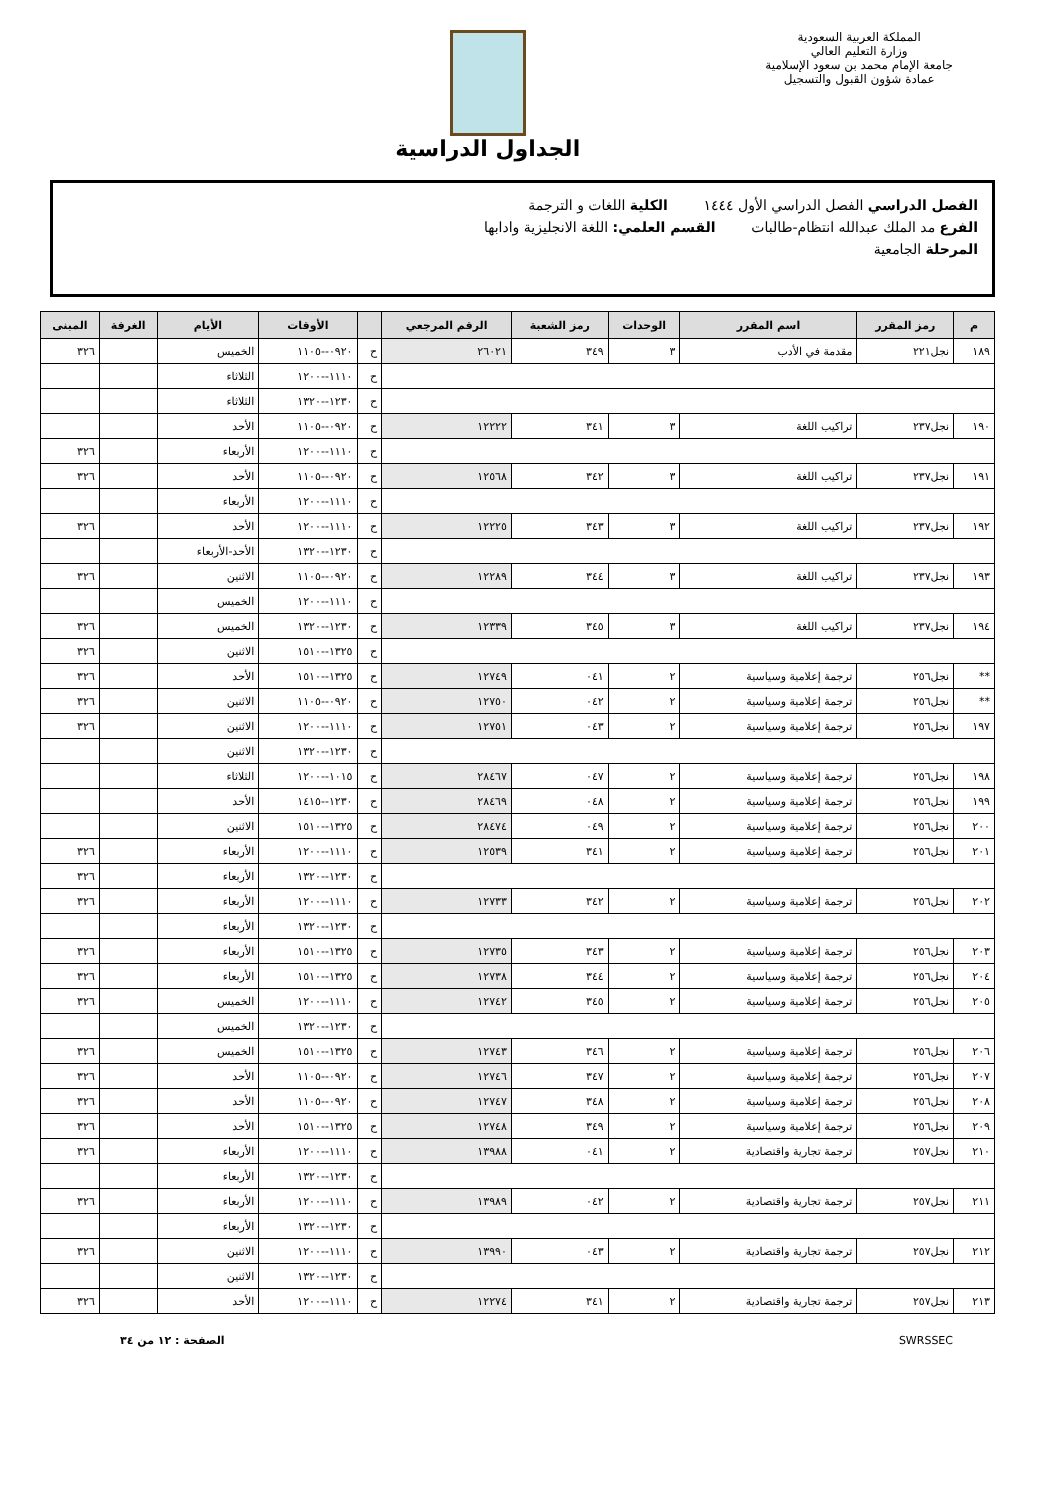المملكة العربية السعودية
وزارة التعليم العالي
جامعة الإمام محمد بن سعود الإسلامية
عمادة شؤون القبول والتسجيل
الجداول الدراسية
الفصل الدراسي الفصل الدراسي الأول ١٤٤٤ الكلية اللغات و الترجمة
الفرع مد الملك عبدالله انتظام-طالبات القسم العلمي: اللغة الانجليزية وادابها
المرحلة الجامعية
| م | رمز المقرر | اسم المقرر | الوحدات | رمز الشعبة | الرقم المرجعي | | الأوقات | الأيام | الغرفة | المبنى |
| --- | --- | --- | --- | --- | --- | --- | --- | --- | --- | --- |
| ١٨٩ | نجل٢٢١ | مقدمة في الأدب | ٣ | ٣٤٩ | ٢٦٠٢١ | ح | ٠٩٢٠--١١٠٥ | الخميس | | ٣٢٦ |
| | | | | | | ح | ١١١٠--١٢٠٠ | الثلاثاء | | |
| | | | | | | ح | ١٢٣٠--١٣٢٠ | الثلاثاء | | |
| ١٩٠ | نجل٢٣٧ | تراكيب اللغة | ٣ | ٣٤١ | ١٢٢٢٢ | ح | ٠٩٢٠--١١٠٥ | الأحد | | |
| | | | | | | ح | ١١١٠--١٢٠٠ | الأربعاء | | ٣٢٦ |
| ١٩١ | نجل٢٣٧ | تراكيب اللغة | ٣ | ٣٤٢ | ١٢٥٦٨ | ح | ٠٩٢٠--١١٠٥ | الأحد | | ٣٢٦ |
| | | | | | | ح | ١١١٠--١٢٠٠ | الأربعاء | | |
| ١٩٢ | نجل٢٣٧ | تراكيب اللغة | ٣ | ٣٤٣ | ١٢٢٢٥ | ح | ١١١٠--١٢٠٠ | الأحد | | ٣٢٦ |
| | | | | | | ح | ١٢٣٠--١٣٢٠ | الأحد-الأربعاء | | |
| ١٩٣ | نجل٢٣٧ | تراكيب اللغة | ٣ | ٣٤٤ | ١٢٢٨٩ | ح | ٠٩٢٠--١١٠٥ | الاثنين | | ٣٢٦ |
| | | | | | | ح | ١١١٠--١٢٠٠ | الخميس | | |
| ١٩٤ | نجل٢٣٧ | تراكيب اللغة | ٣ | ٣٤٥ | ١٢٣٣٩ | ح | ١٢٣٠--١٣٢٠ | الخميس | | ٣٢٦ |
| | | | | | | ح | ١٣٢٥--١٥١٠ | الاثنين | | ٣٢٦ |
| ** | نجل٢٥٦ | ترجمة إعلامية وسياسية | ٢ | ٠٤١ | ١٢٧٤٩ | ح | ١٣٢٥--١٥١٠ | الأحد | | ٣٢٦ |
| ** | نجل٢٥٦ | ترجمة إعلامية وسياسية | ٢ | ٠٤٢ | ١٢٧٥٠ | ح | ٠٩٢٠--١١٠٥ | الاثنين | | ٣٢٦ |
| ١٩٧ | نجل٢٥٦ | ترجمة إعلامية وسياسية | ٢ | ٠٤٣ | ١٢٧٥١ | ح | ١١١٠--١٢٠٠ | الاثنين | | ٣٢٦ |
| | | | | | | ح | ١٢٣٠--١٣٢٠ | الاثنين | | |
| ١٩٨ | نجل٢٥٦ | ترجمة إعلامية وسياسية | ٢ | ٠٤٧ | ٢٨٤٦٧ | ح | ١٠١٥--١٢٠٠ | الثلاثاء | | |
| ١٩٩ | نجل٢٥٦ | ترجمة إعلامية وسياسية | ٢ | ٠٤٨ | ٢٨٤٦٩ | ح | ١٢٣٠--١٤١٥ | الأحد | | |
| ٢٠٠ | نجل٢٥٦ | ترجمة إعلامية وسياسية | ٢ | ٠٤٩ | ٢٨٤٧٤ | ح | ١٣٢٥--١٥١٠ | الاثنين | | |
| ٢٠١ | نجل٢٥٦ | ترجمة إعلامية وسياسية | ٢ | ٣٤١ | ١٢٥٣٩ | ح | ١١١٠--١٢٠٠ | الأربعاء | | ٣٢٦ |
| | | | | | | ح | ١٢٣٠--١٣٢٠ | الأربعاء | | ٣٢٦ |
| ٢٠٢ | نجل٢٥٦ | ترجمة إعلامية وسياسية | ٢ | ٣٤٢ | ١٢٧٣٣ | ح | ١١١٠--١٢٠٠ | الأربعاء | | ٣٢٦ |
| | | | | | | ح | ١٢٣٠--١٣٢٠ | الأربعاء | | |
| ٢٠٣ | نجل٢٥٦ | ترجمة إعلامية وسياسية | ٢ | ٣٤٣ | ١٢٧٣٥ | ح | ١٣٢٥--١٥١٠ | الأربعاء | | ٣٢٦ |
| ٢٠٤ | نجل٢٥٦ | ترجمة إعلامية وسياسية | ٢ | ٣٤٤ | ١٢٧٣٨ | ح | ١٣٢٥--١٥١٠ | الأربعاء | | ٣٢٦ |
| ٢٠٥ | نجل٢٥٦ | ترجمة إعلامية وسياسية | ٢ | ٣٤٥ | ١٢٧٤٢ | ح | ١١١٠--١٢٠٠ | الخميس | | ٣٢٦ |
| | | | | | | ح | ١٢٣٠--١٣٢٠ | الخميس | | |
| ٢٠٦ | نجل٢٥٦ | ترجمة إعلامية وسياسية | ٢ | ٣٤٦ | ١٢٧٤٣ | ح | ١٣٢٥--١٥١٠ | الخميس | | ٣٢٦ |
| ٢٠٧ | نجل٢٥٦ | ترجمة إعلامية وسياسية | ٢ | ٣٤٧ | ١٢٧٤٦ | ح | ٠٩٢٠--١١٠٥ | الأحد | | ٣٢٦ |
| ٢٠٨ | نجل٢٥٦ | ترجمة إعلامية وسياسية | ٢ | ٣٤٨ | ١٢٧٤٧ | ح | ٠٩٢٠--١١٠٥ | الأحد | | ٣٢٦ |
| ٢٠٩ | نجل٢٥٦ | ترجمة إعلامية وسياسية | ٢ | ٣٤٩ | ١٢٧٤٨ | ح | ١٣٢٥--١٥١٠ | الأحد | | ٣٢٦ |
| ٢١٠ | نجل٢٥٧ | ترجمة تجارية واقتصادية | ٢ | ٠٤١ | ١٣٩٨٨ | ح | ١١١٠--١٢٠٠ | الأربعاء | | ٣٢٦ |
| | | | | | | ح | ١٢٣٠--١٣٢٠ | الأربعاء | | |
| ٢١١ | نجل٢٥٧ | ترجمة تجارية واقتصادية | ٢ | ٠٤٢ | ١٣٩٨٩ | ح | ١١١٠--١٢٠٠ | الأربعاء | | ٣٢٦ |
| | | | | | | ح | ١٢٣٠--١٣٢٠ | الأربعاء | | |
| ٢١٢ | نجل٢٥٧ | ترجمة تجارية واقتصادية | ٢ | ٠٤٣ | ١٣٩٩٠ | ح | ١١١٠--١٢٠٠ | الاثنين | | ٣٢٦ |
| | | | | | | ح | ١٢٣٠--١٣٢٠ | الاثنين | | |
| ٢١٣ | نجل٢٥٧ | ترجمة تجارية واقتصادية | ٢ | ٣٤١ | ١٢٢٧٤ | ح | ١١١٠--١٢٠٠ | الأحد | | ٣٢٦ |
SWRSSEC الصفحة : ١٢ من ٣٤